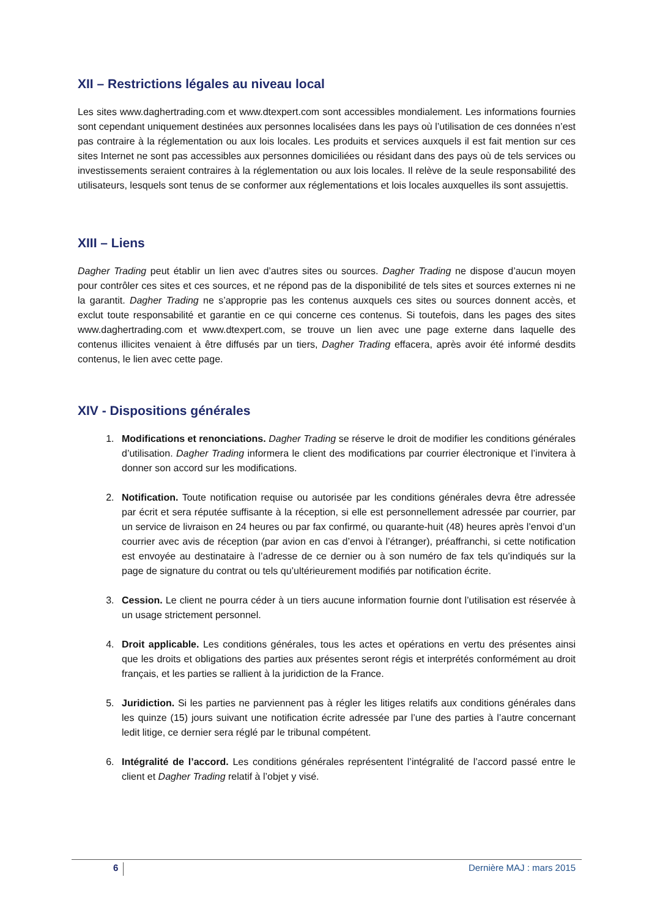XII – Restrictions légales au niveau local
Les sites www.daghertrading.com et www.dtexpert.com sont accessibles mondialement. Les informations fournies sont cependant uniquement destinées aux personnes localisées dans les pays où l’utilisation de ces données n’est pas contraire à la réglementation ou aux lois locales. Les produits et services auxquels il est fait mention sur ces sites Internet ne sont pas accessibles aux personnes domiciliées ou résidant dans des pays où de tels services ou investissements seraient contraires à la réglementation ou aux lois locales. Il relève de la seule responsabilité des utilisateurs, lesquels sont tenus de se conformer aux réglementations et lois locales auxquelles ils sont assujettis.
XIII – Liens
Dagher Trading peut établir un lien avec d’autres sites ou sources. Dagher Trading ne dispose d’aucun moyen pour contrôler ces sites et ces sources, et ne répond pas de la disponibilité de tels sites et sources externes ni ne la garantit. Dagher Trading ne s’approprie pas les contenus auxquels ces sites ou sources donnent accès, et exclut toute responsabilité et garantie en ce qui concerne ces contenus. Si toutefois, dans les pages des sites www.daghertrading.com et www.dtexpert.com, se trouve un lien avec une page externe dans laquelle des contenus illicites venaient à être diffusés par un tiers, Dagher Trading effacera, après avoir été informé desdits contenus, le lien avec cette page.
XIV - Dispositions générales
1. Modifications et renonciations. Dagher Trading se réserve le droit de modifier les conditions générales d’utilisation. Dagher Trading informera le client des modifications par courrier électronique et l’invitera à donner son accord sur les modifications.
2. Notification. Toute notification requise ou autorisée par les conditions générales devra être adressée par écrit et sera réputée suffisante à la réception, si elle est personnellement adressée par courrier, par un service de livraison en 24 heures ou par fax confirmé, ou quarante-huit (48) heures après l’envoi d’un courrier avec avis de réception (par avion en cas d’envoi à l’étranger), préaffranchi, si cette notification est envoyée au destinataire à l’adresse de ce dernier ou à son numéro de fax tels qu’indiqués sur la page de signature du contrat ou tels qu’ultérieurement modifiés par notification écrite.
3. Cession. Le client ne pourra céder à un tiers aucune information fournie dont l’utilisation est réservée à un usage strictement personnel.
4. Droit applicable. Les conditions générales, tous les actes et opérations en vertu des présentes ainsi que les droits et obligations des parties aux présentes seront régis et interprétés conformément au droit français, et les parties se rallient à la juridiction de la France.
5. Juridiction. Si les parties ne parviennent pas à régler les litiges relatifs aux conditions générales dans les quinze (15) jours suivant une notification écrite adressée par l’une des parties à l’autre concernant ledit litige, ce dernier sera réglé par le tribunal compétent.
6. Intégralité de l’accord. Les conditions générales représentent l’intégralité de l’accord passé entre le client et Dagher Trading relatif à l’objet y visé.
6 Dernière MAJ : mars 2015